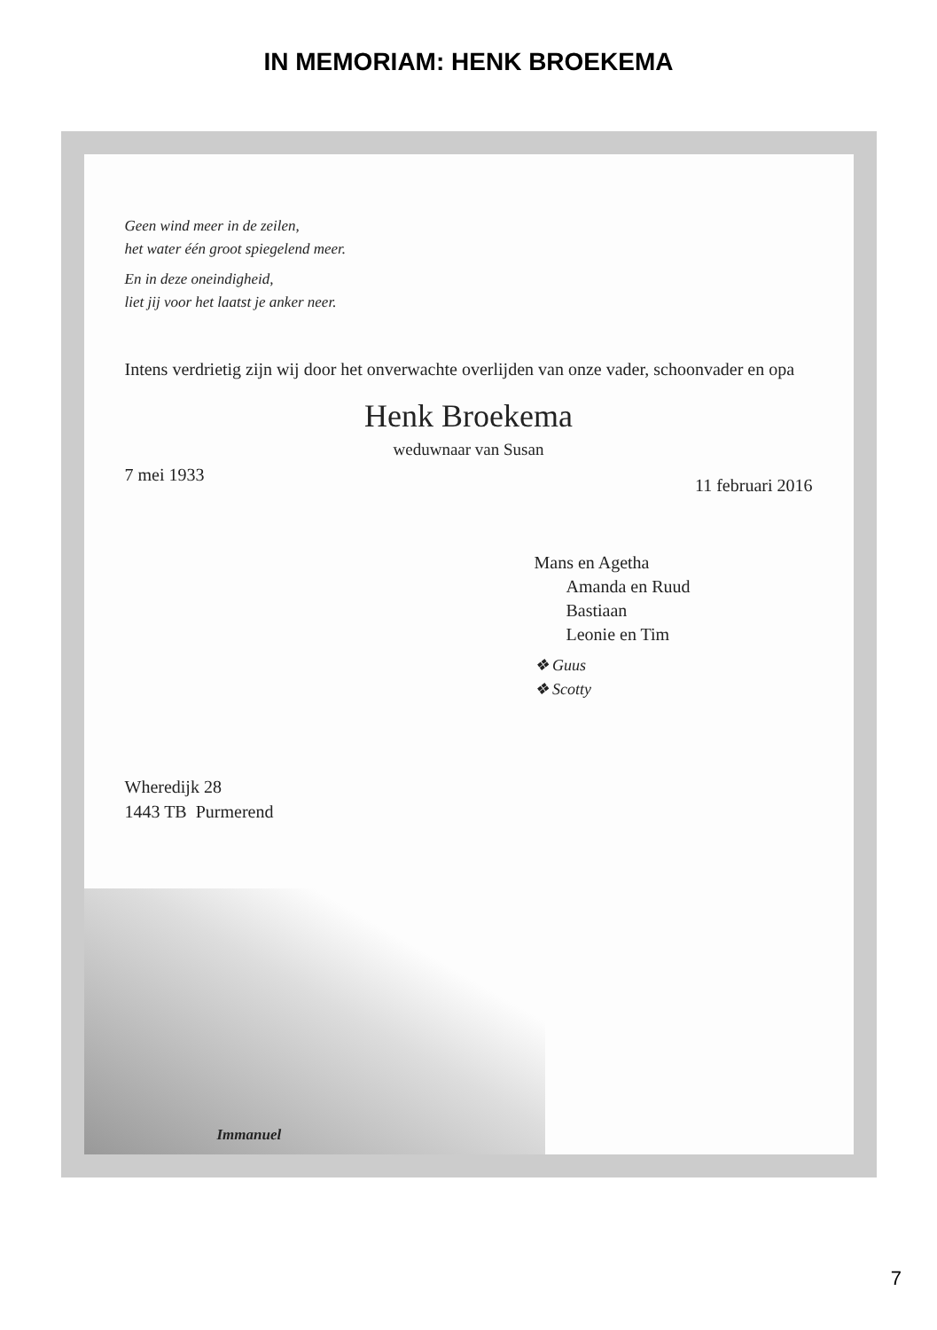IN MEMORIAM: HENK BROEKEMA
Geen wind meer in de zeilen,
het water één groot spiegelend meer.
En in deze oneindigheid,
liet jij voor het laatst je anker neer.
Intens verdrietig zijn wij door het onverwachte overlijden van onze vader, schoonvader en opa
Henk Broekema
weduwnaar van Susan
7 mei 1933 11 februari 2016
Mans en Agetha
Amanda en Ruud
Bastiaan
Leonie en Tim
❖ Guus
❖ Scotty
Wheredijk 28
1443 TB Purmerend
Immanuel
7